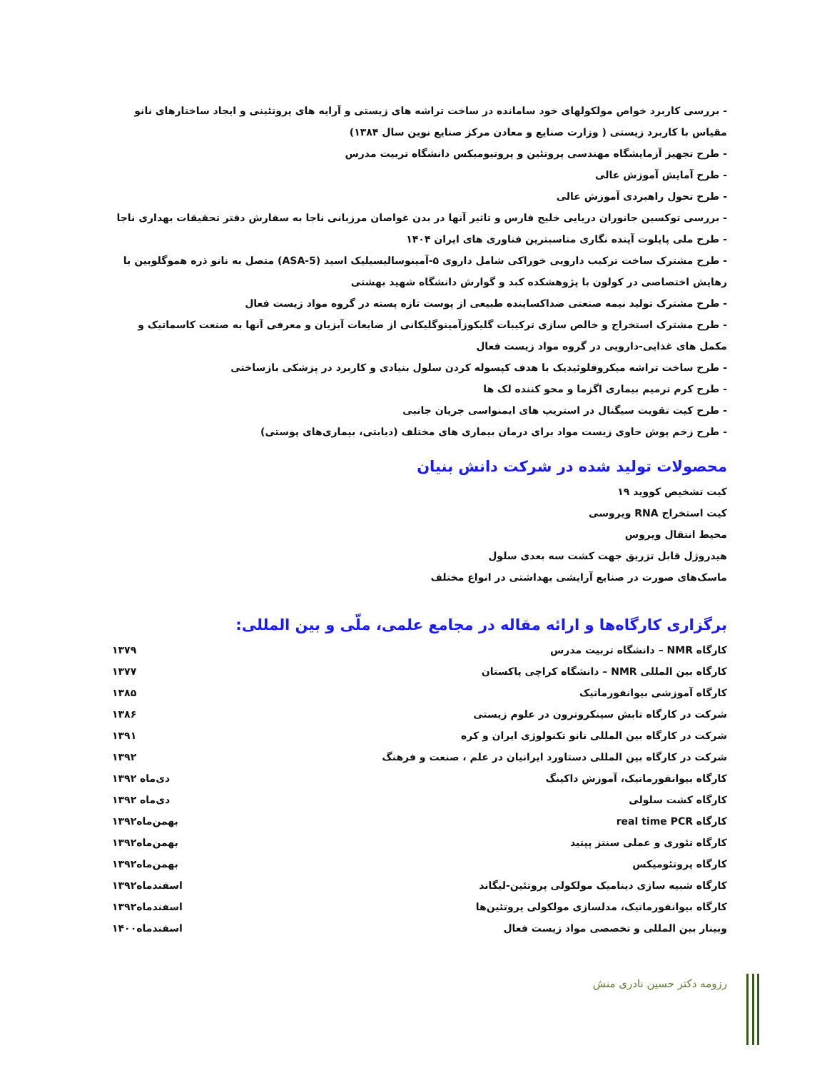- بررسی کاربرد خواص مولکولهای خود سامانده در ساخت تراشه های زیستی و آرایه های پروتئینی و ایجاد ساختارهای نانو مقیاس با کاربرد زیستی ( وزارت صنایع و معادن مرکز صنایع نوین سال ۱۳۸۴)
- طرح تجهیز آزمایشگاه مهندسی پروتئین و پروتیومیکس دانشگاه تربیت مدرس
- طرح آمایش آموزش عالی
- طرح تحول راهبردی آموزش عالی
- بررسی توکسین جانوران دریایی خلیج فارس و تاثیر آنها در بدن غواصان مرزبانی ناجا به سفارش دفتر تحقیقات بهداری ناجا
- طرح ملی پایلوت آینده نگاری مناسبترین فناوری های ایران ۱۴۰۴
- طرح مشترک ساخت ترکیب دارویی خوراکی شامل داروی ۵-آمینوسالیسیلیک اسید (5-ASA) متصل به نانو ذره هموگلوبین با رهایش اختصاصی در کولون با پژوهشکده کبد و گوارش دانشگاه شهید بهشتی
- طرح مشترک تولید نیمه صنعتی ضداکساینده طبیعی از پوست تازه پسته در گروه مواد زیست فعال
- طرح مشترک استخراج و خالص سازی ترکیبات گلیکوزآمینوگلیکانی از ضایعات آبزیان و معرفی آنها به صنعت کاسماتیک و مکمل های غذایی-دارویی در گروه مواد زیست فعال
- طرح ساخت تراشه میکروفلوئیدیک با هدف کپسوله کردن سلول بنیادی و کاربرد در پزشکی بازساختی
- طرح کرم ترمیم بیماری اگزما و محو کننده لک ها
- طرح کیت تقویت سیگنال در استریپ های ایمنواسی جریان جانبی
- طرح زخم پوش حاوی زیست مواد برای درمان بیماری های مختلف (دیابتی، بیماری‌های پوستی)
محصولات تولید شده در شرکت دانش بنیان
کیت تشخیص کووید ۱۹
کیت استخراج RNA ویروسی
محیط انتقال ویروس
هیدروژل قابل تزریق جهت کشت سه بعدی سلول
ماسک‌های صورت در صنایع آرایشی بهداشتی در انواع مختلف
برگزاری کارگاه‌ها و ارائه مقاله در مجامع علمی، ملّی و بین المللی:
| کارگاه NMR – دانشگاه تربیت مدرس | ۱۳۷۹ |
| کارگاه بین المللی NMR – دانشگاه کراچی پاکستان | ۱۳۷۷ |
| کارگاه آموزشی بیوانفورماتیک | ۱۳۸۵ |
| شرکت در کارگاه تابش سینکروترون در علوم زیستی | ۱۳۸۶ |
| شرکت در کارگاه بین المللی نانو تکنولوژی ایران و کره | ۱۳۹۱ |
| شرکت در کارگاه بین المللی دستاورد ایرانیان در علم ، صنعت و فرهنگ | ۱۳۹۲ |
| کارگاه بیوانفورماتیک، آموزش داکینگ | دی‌ماه ۱۳۹۲ |
| کارگاه کشت سلولی | دی‌ماه ۱۳۹۲ |
| کارگاه real time PCR | بهمن‌ماه۱۳۹۲ |
| کارگاه تئوری و عملی سنتز پپتید | بهمن‌ماه۱۳۹۲ |
| کارگاه پروتئومیکس | بهمن‌ماه۱۳۹۲ |
| کارگاه شبیه سازی دینامیک مولکولی پروتئین-لیگاند | اسفندماه۱۳۹۲ |
| کارگاه بیوانفورماتیک، مدلسازی مولکولی پروتئین‌ها | اسفندماه۱۳۹۲ |
| وبینار بین المللی و تخصصی مواد زیست فعال | اسفندماه۱۴۰۰ |
رزومه دکتر حسین نادری منش